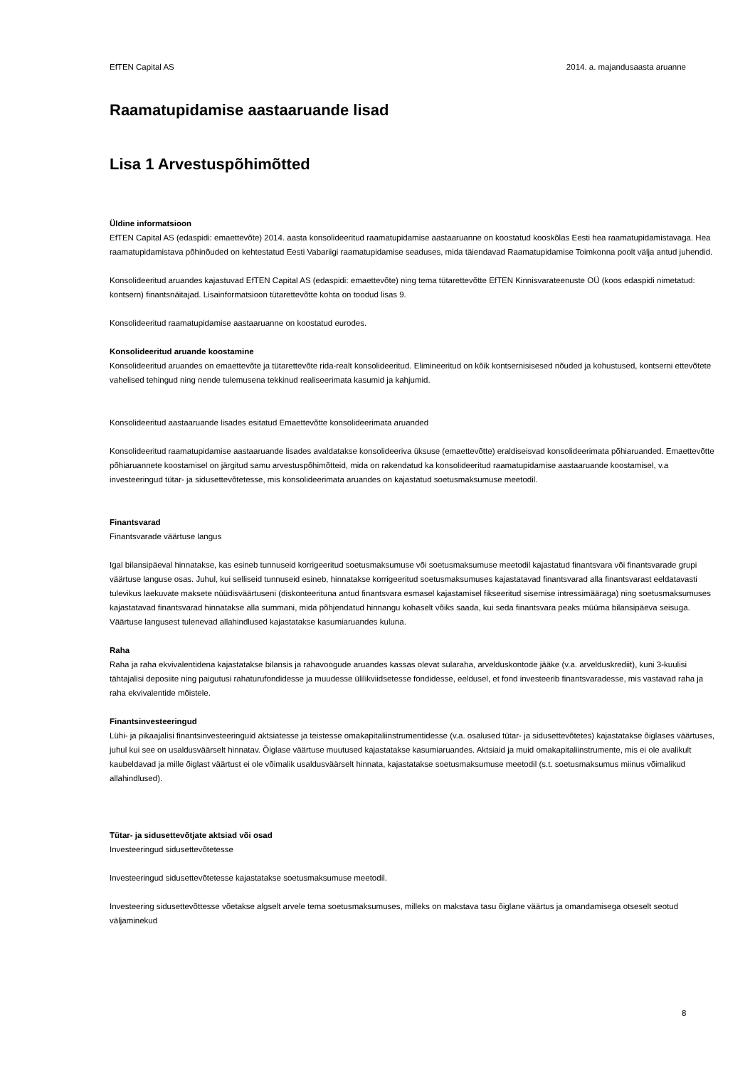EfTEN Capital AS 2014. a. majandusaasta aruanne
Raamatupidamise aastaaruande lisad
Lisa 1 Arvestuspõhimõtted
Üldine informatsioon
EfTEN Capital AS (edaspidi: emaettevõte) 2014. aasta konsolideeritud raamatupidamise aastaaruanne on koostatud kooskõlas Eesti hea raamatupidamistavaga. Hea raamatupidamistava põhinõuded on kehtestatud Eesti Vabariigi raamatupidamise seaduses, mida täiendavad Raamatupidamise Toimkonna poolt välja antud juhendid.
Konsolideeritud aruandes kajastuvad EfTEN Capital AS (edaspidi: emaettevõte) ning tema tütarettevõtte EfTEN Kinnisvarateenuste OÜ (koos edaspidi nimetatud: kontsern) finantsnäitajad. Lisainformatsioon tütarettevõtte kohta on toodud lisas 9.
Konsolideeritud raamatupidamise aastaaruanne on koostatud eurodes.
Konsolideeritud aruande koostamine
Konsolideeritud aruandes on emaettevõte ja tütarettevõte rida-realt konsolideeritud. Elimineeritud on kõik kontsernisisesed nõuded ja kohustused, kontserni ettevõtete vahelised tehingud ning nende tulemusena tekkinud realiseerimata kasumid ja kahjumid.
Konsolideeritud aastaaruande lisades esitatud Emaettevõtte konsolideerimata aruanded
Konsolideeritud raamatupidamise aastaaruande lisades avaldatakse konsolideeriva üksuse (emaettevõtte) eraldiseisvad konsolideerimata põhiaruanded. Emaettevõtte põhiaruannete koostamisel on järgitud samu arvestuspõhimõtteid, mida on rakendatud ka konsolideeritud raamatupidamise aastaaruande koostamisel, v.a investeeringud tütar- ja sidusettevõtetesse, mis konsolideerimata aruandes on kajastatud soetusmaksumuse meetodil.
Finantsvarad
Finantsvarade väärtuse langus
Igal bilansipäeval hinnatakse, kas esineb tunnuseid korrigeeritud soetusmaksumuse või soetusmaksumuse meetodil kajastatud finantsvara või finantsvarade grupi väärtuse languse osas. Juhul, kui selliseid tunnuseid esineb, hinnatakse korrigeeritud soetusmaksumuses kajastatavad finantsvarad alla finantsvarast eeldatavasti tulevikus laekuvate maksete nüüdisväärtuseni (diskonteerituna antud finantsvara esmasel kajastamisel fikseeritud sisemise intressimääraga) ning soetusmaksumuses kajastatavad finantsvarad hinnatakse alla summani, mida põhjendatud hinnangu kohaselt võiks saada, kui seda finantsvara peaks müüma bilansipäeva seisuga. Väärtuse langusest tulenevad allahindlused kajastatakse kasumiaruandes kuluna.
Raha
Raha ja raha ekvivalentidena kajastatakse bilansis ja rahavoogude aruandes kassas olevat sularaha, arvelduskontode jääke (v.a. arvelduskrediit), kuni 3-kuulisi tähtajalisi deposiite ning paigutusi rahaturufondidesse ja muudesse ülilikviidsetesse fondidesse, eeldusel, et fond investeerib finantsvaradesse, mis vastavad raha ja raha ekvivalentide mõistele.
Finantsinvesteeringud
Lühi- ja pikaajalisi finantsinvesteeringuid aktsiatesse ja teistesse omakapitaliinstrumentidesse (v.a. osalused tütar- ja sidusettevõtetes) kajastatakse õiglases väärtuses, juhul kui see on usaldusväärselt hinnatav. Õiglase väärtuse muutused kajastatakse kasumiaruandes. Aktsiaid ja muid omakapitaliinstrumente, mis ei ole avalikult kaubeldavad ja mille õiglast väärtust ei ole võimalik usaldusväärselt hinnata, kajastatakse soetusmaksumuse meetodil (s.t. soetusmaksumus miinus võimalikud allahindlused).
Tütar- ja sidusettevõtjate aktsiad või osad
Investeeringud sidusettevõtetesse
Investeeringud sidusettevõtetesse kajastatakse soetusmaksumuse meetodil.
Investeering sidusettevõttesse võetakse algselt arvele tema soetusmaksumuses, milleks on makstava tasu õiglane väärtus ja omandamisega otseselt seotud väljaminekud
8